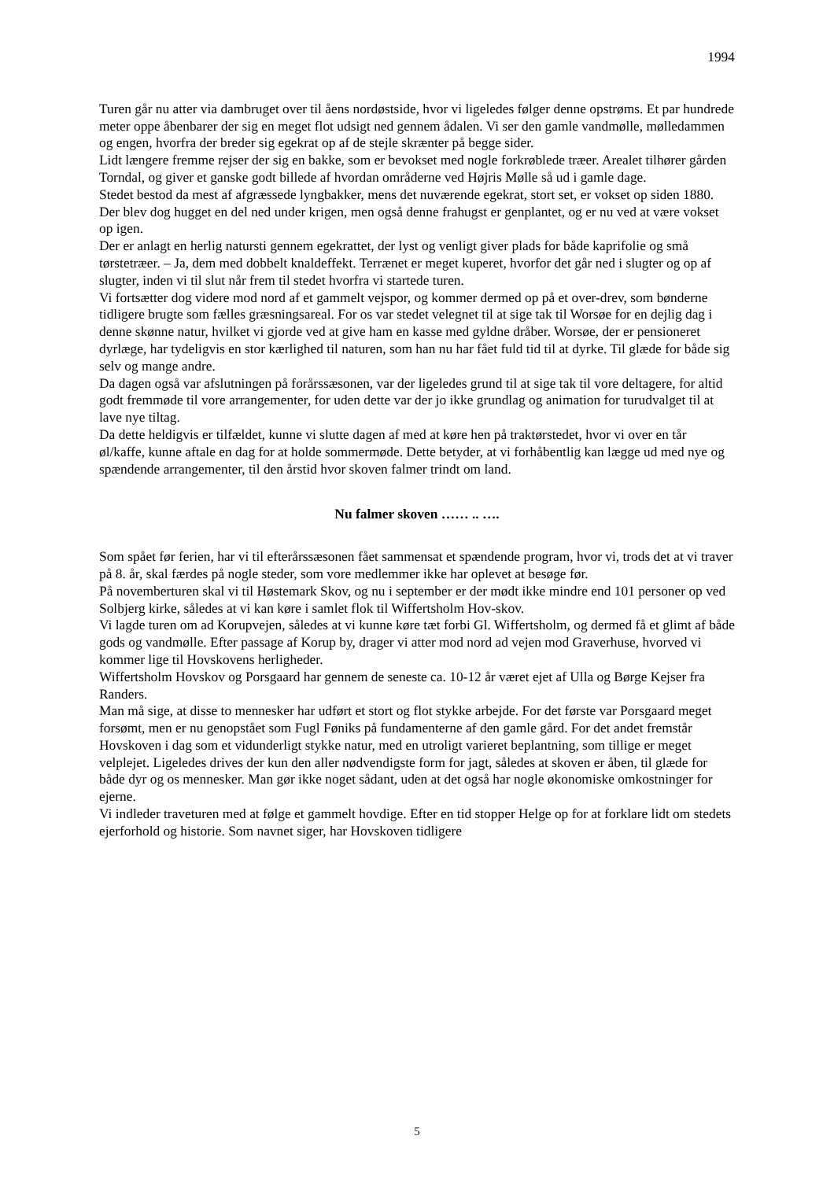1994
Turen går nu atter via dambruget over til åens nordøstside, hvor vi ligeledes følger denne opstrøms. Et par hundrede meter oppe åbenbarer der sig en meget flot udsigt ned gennem ådalen. Vi ser den gamle vandmølle, mølledammen og engen, hvorfra der breder sig egekrat op af de stejle skrænter på begge sider.
Lidt længere fremme rejser der sig en bakke, som er bevokset med nogle forkrøblede træer. Arealet tilhører gården Torndal, og giver et ganske godt billede af hvordan områderne ved Højris Mølle så ud i gamle dage.
Stedet bestod da mest af afgræssede lyngbakker, mens det nuværende egekrat, stort set, er vokset op siden 1880. Der blev dog hugget en del ned under krigen, men også denne frahugst er genplantet, og er nu ved at være vokset op igen.
Der er anlagt en herlig natursti gennem egekrattet, der lyst og venligt giver plads for både kaprifolie og små tørstetræer. – Ja, dem med dobbelt knaldeffekt. Terrænet er meget kuperet, hvorfor det går ned i slugter og op af slugter, inden vi til slut når frem til stedet hvorfra vi startede turen.
Vi fortsætter dog videre mod nord af et gammelt vejspor, og kommer dermed op på et over-drev, som bønderne tidligere brugte som fælles græsningsareal. For os var stedet velegnet til at sige tak til Worsøe for en dejlig dag i denne skønne natur, hvilket vi gjorde ved at give ham en kasse med gyldne dråber. Worsøe, der er pensioneret dyrlæge, har tydeligvis en stor kærlighed til naturen, som han nu har fået fuld tid til at dyrke. Til glæde for både sig selv og mange andre.
Da dagen også var afslutningen på forårssæsonen, var der ligeledes grund til at sige tak til vore deltagere, for altid godt fremmøde til vore arrangementer, for uden dette var der jo ikke grundlag og animation for turudvalget til at lave nye tiltag.
Da dette heldigvis er tilfældet, kunne vi slutte dagen af med at køre hen på traktørstedet, hvor vi over en tår øl/kaffe, kunne aftale en dag for at holde sommermøde. Dette betyder, at vi forhåbentlig kan lægge ud med nye og spændende arrangementer, til den årstid hvor skoven falmer trindt om land.
Nu falmer skoven …… .. ….
Som spået før ferien, har vi til efterårssæsonen fået sammensat et spændende program, hvor vi, trods det at vi traver på 8. år, skal færdes på nogle steder, som vore medlemmer ikke har oplevet at besøge før.
På novemberturen skal vi til Høstemark Skov, og nu i september er der mødt ikke mindre end 101 personer op ved Solbjerg kirke, således at vi kan køre i samlet flok til Wiffertsholm Hov-skov.
Vi lagde turen om ad Korupvejen, således at vi kunne køre tæt forbi Gl. Wiffertsholm, og dermed få et glimt af både gods og vandmølle. Efter passage af Korup by, drager vi atter mod nord ad vejen mod Graverhuse, hvorved vi kommer lige til Hovskovens herligheder.
Wiffertsholm Hovskov og Porsgaard har gennem de seneste ca. 10-12 år været ejet af Ulla og Børge Kejser fra Randers.
Man må sige, at disse to mennesker har udført et stort og flot stykke arbejde. For det første var Porsgaard meget forsømt, men er nu genopstået som Fugl Føniks på fundamenterne af den gamle gård. For det andet fremstår Hovskoven i dag som et vidunderligt stykke natur, med en utroligt varieret beplantning, som tillige er meget velplejet. Ligeledes drives der kun den aller nødvendigste form for jagt, således at skoven er åben, til glæde for både dyr og os mennesker. Man gør ikke noget sådant, uden at det også har nogle økonomiske omkostninger for ejerne.
Vi indleder traveturen med at følge et gammelt hovdige. Efter en tid stopper Helge op for at forklare lidt om stedets ejerforhold og historie. Som navnet siger, har Hovskoven tidligere
5